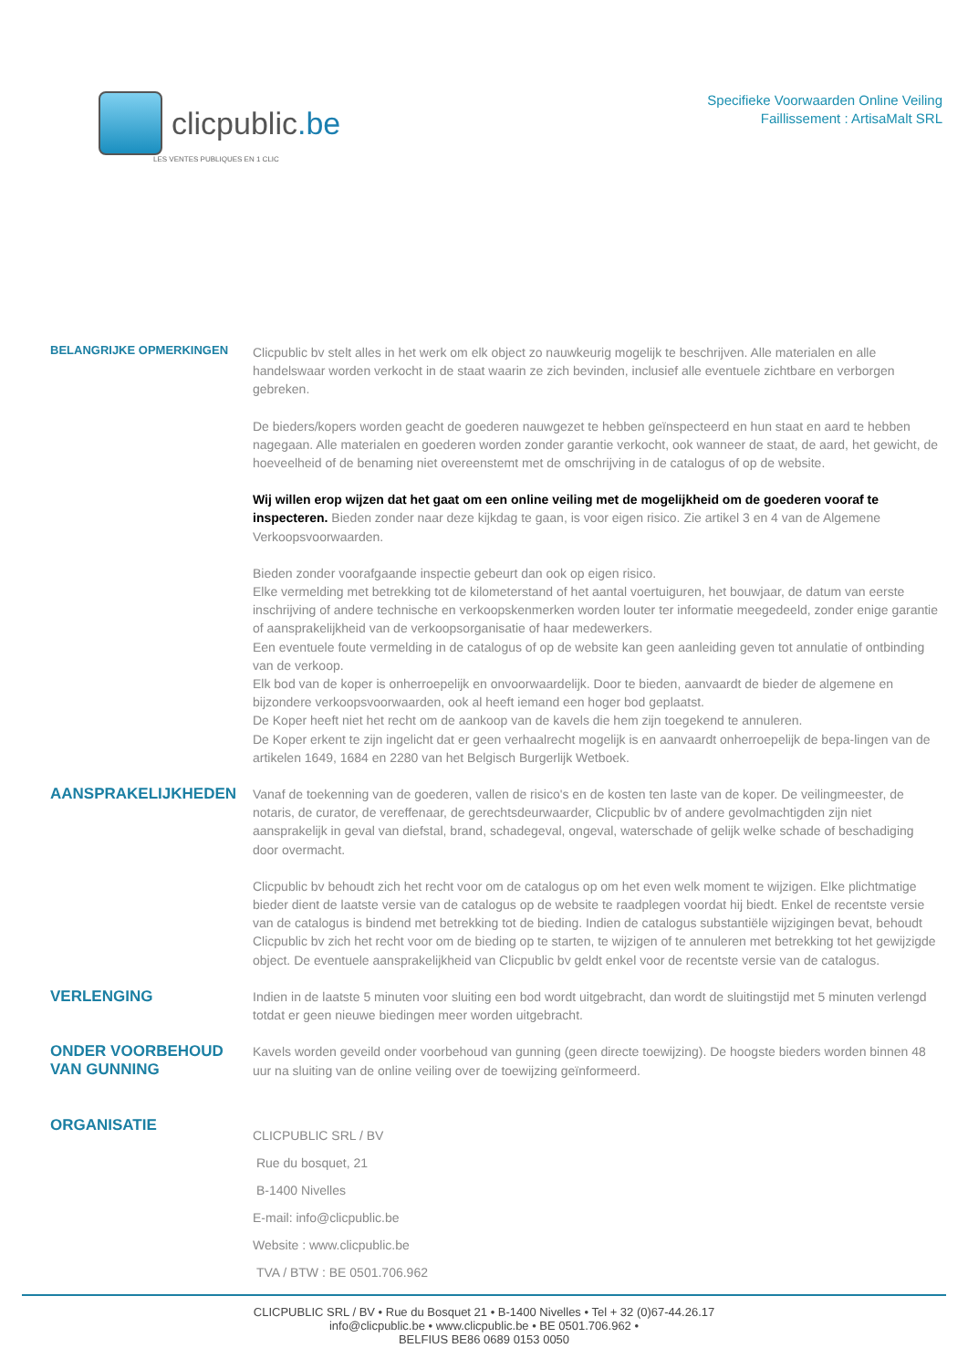clicpublic.be
LES VENTES PUBLIQUES EN 1 CLIC
Specifieke Voorwaarden Online Veiling
Faillissement : ArtisaMalt SRL
BELANGRIJKE OPMERKINGEN
Clicpublic bv stelt alles in het werk om elk object zo nauwkeurig mogelijk te beschrijven. Alle materialen en alle handelswaar worden verkocht in de staat waarin ze zich bevinden, inclusief alle eventuele zichtbare en verborgen gebreken.
De bieders/kopers worden geacht de goederen nauwgezet te hebben geïnspecteerd en hun staat en aard te hebben nagegaan. Alle materialen en goederen worden zonder garantie verkocht, ook wanneer de staat, de aard, het gewicht, de hoeveelheid of de benaming niet overeenstemt met de omschrijving in de catalogus of op de website.
Wij willen erop wijzen dat het gaat om een online veiling met de mogelijkheid om de goederen vooraf te inspecteren. Bieden zonder naar deze kijkdag te gaan, is voor eigen risico. Zie artikel 3 en 4 van de Algemene Verkoopsvoorwaarden.
Bieden zonder voorafgaande inspectie gebeurt dan ook op eigen risico.
Elke vermelding met betrekking tot de kilometerstand of het aantal voertuiguren, het bouwjaar, de datum van eerste inschrijving of andere technische en verkoopskenmerken worden louter ter informatie meegedeeld, zonder enige garantie of aansprakelijkheid van de verkoopsorganisatie of haar medewerkers.
Een eventuele foute vermelding in de catalogus of op de website kan geen aanleiding geven tot annulatie of ontbinding van de verkoop.
Elk bod van de koper is onherroepelijk en onvoorwaardelijk. Door te bieden, aanvaardt de bieder de algemene en bijzondere verkoopsvoorwaarden, ook al heeft iemand een hoger bod geplaatst.
De Koper heeft niet het recht om de aankoop van de kavels die hem zijn toegekend te annuleren.
De Koper erkent te zijn ingelicht dat er geen verhaalrecht mogelijk is en aanvaardt onherroepelijk de bepa-lingen van de artikelen 1649, 1684 en 2280 van het Belgisch Burgerlijk Wetboek.
AANSPRAKELIJKHEDEN
Vanaf de toekenning van de goederen, vallen de risico's en de kosten ten laste van de koper. De veilingmeester, de notaris, de curator, de vereffenaar, de gerechtsdeurwaarder, Clicpublic bv of andere gevolmachtigden zijn niet aansprakelijk in geval van diefstal, brand, schadegeval, ongeval, waterschade of gelijk welke schade of beschadiging door overmacht.
Clicpublic bv behoudt zich het recht voor om de catalogus op om het even welk moment te wijzigen. Elke plichtmatige bieder dient de laatste versie van de catalogus op de website te raadplegen voordat hij biedt. Enkel de recentste versie van de catalogus is bindend met betrekking tot de bieding. Indien de catalogus substantiële wijzigingen bevat, behoudt Clicpublic bv zich het recht voor om de bieding op te starten, te wijzigen of te annuleren met betrekking tot het gewijzigde object. De eventuele aansprakelijkheid van Clicpublic bv geldt enkel voor de recentste versie van de catalogus.
VERLENGING
Indien in de laatste 5 minuten voor sluiting een bod wordt uitgebracht, dan wordt de sluitingstijd met 5 minuten verlengd totdat er geen nieuwe biedingen meer worden uitgebracht.
ONDER VOORBEHOUD VAN GUNNING
Kavels worden geveild onder voorbehoud van gunning (geen directe toewijzing). De hoogste bieders worden binnen 48 uur na sluiting van de online veiling over de toewijzing geïnformeerd.
ORGANISATIE
CLICPUBLIC SRL / BV
Rue du bosquet, 21
B-1400 Nivelles
E-mail: info@clicpublic.be
Website : www.clicpublic.be
TVA / BTW : BE 0501.706.962
CLICPUBLIC SRL / BV • Rue du Bosquet 21 • B-1400 Nivelles • Tel + 32 (0)67-44.26.17
info@clicpublic.be • www.clicpublic.be • BE 0501.706.962 •
BELFIUS BE86 0689 0153 0050